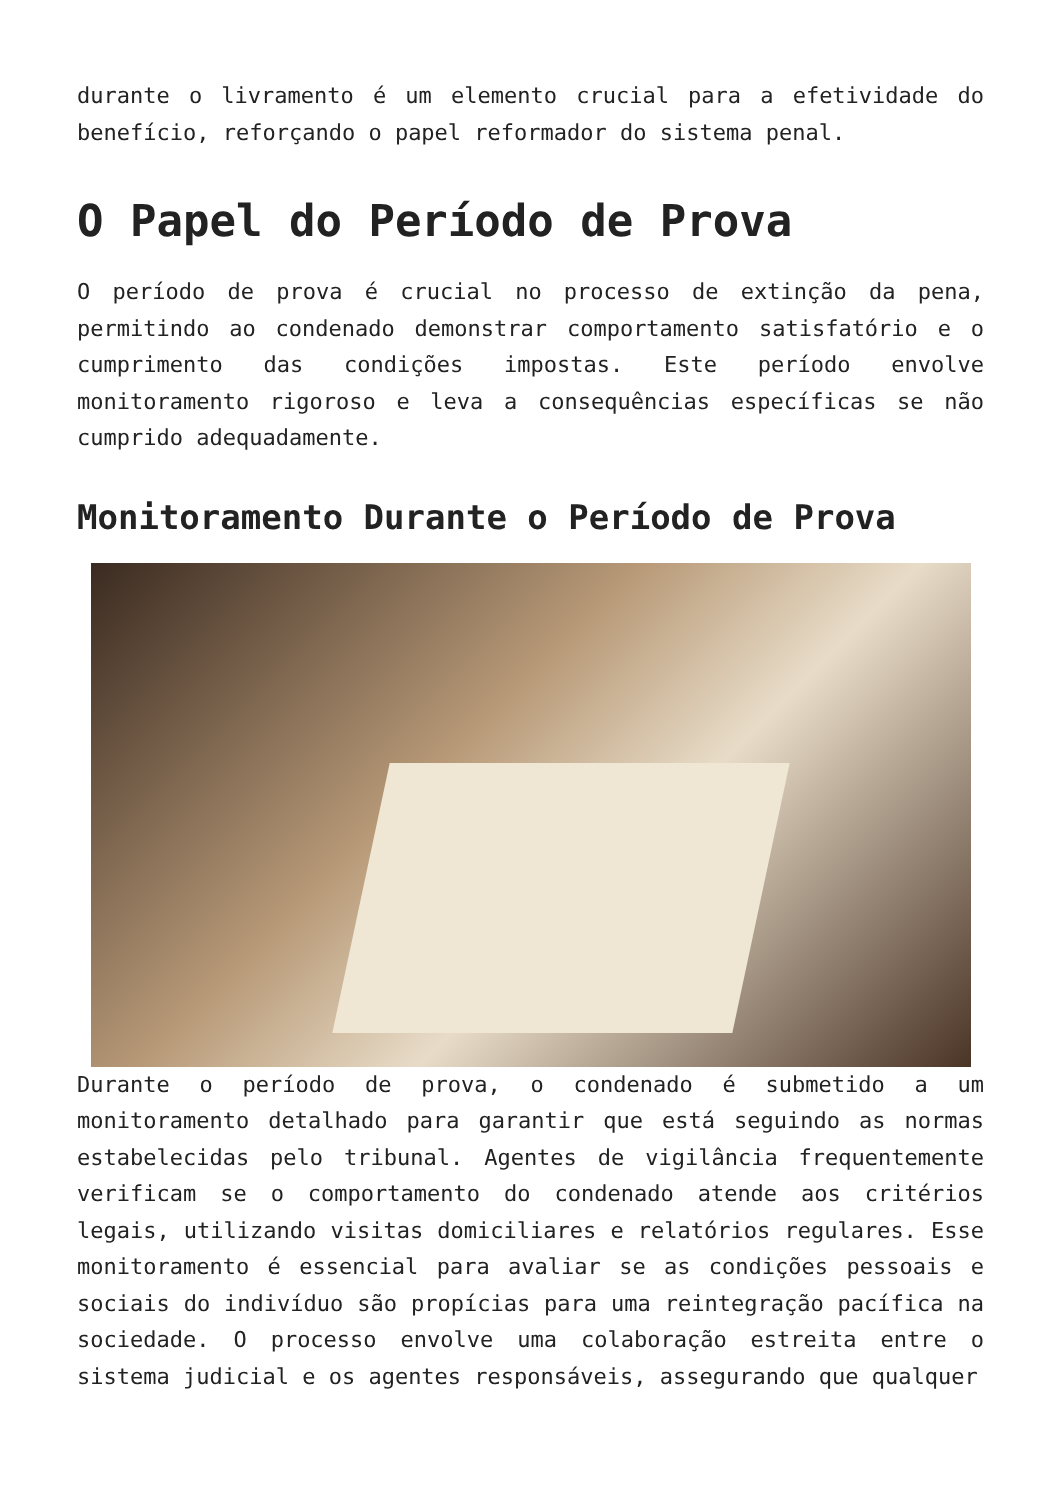durante o livramento é um elemento crucial para a efetividade do benefício, reforçando o papel reformador do sistema penal.
O Papel do Período de Prova
O período de prova é crucial no processo de extinção da pena, permitindo ao condenado demonstrar comportamento satisfatório e o cumprimento das condições impostas. Este período envolve monitoramento rigoroso e leva a consequências específicas se não cumprido adequadamente.
Monitoramento Durante o Período de Prova
Durante o período de prova, o condenado é submetido a um monitoramento detalhado para garantir que está seguindo as normas estabelecidas pelo tribunal. Agentes de vigilância frequentemente verificam se o comportamento do condenado atende aos critérios legais, utilizando visitas domiciliares e relatórios regulares. Esse monitoramento é essencial para avaliar se as condições pessoais e sociais do indivíduo são propícias para uma reintegração pacífica na sociedade. O processo envolve uma colaboração estreita entre o sistema judicial e os agentes responsáveis, assegurando que qualquer